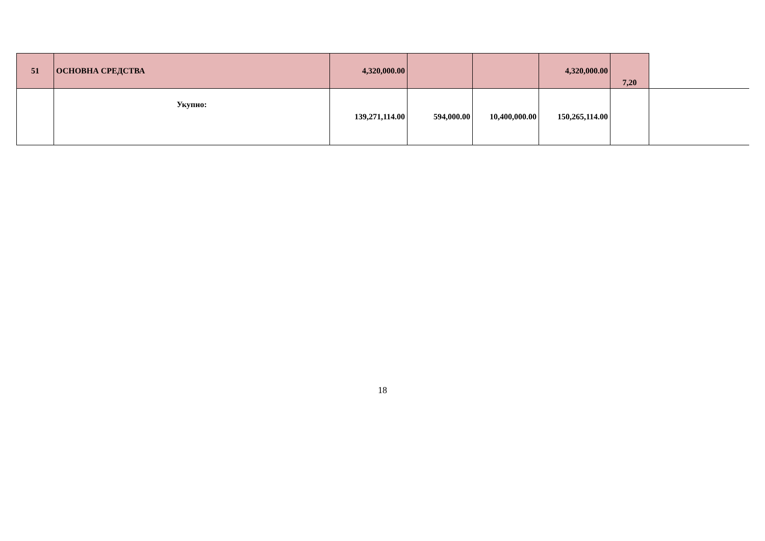| 51 | ОСНОВНА СРЕДСТВА | 4,320,000.00 | | | 4,320,000.00 | 7,20 | |
| | Укупно: | 139,271,114.00 | 594,000.00 | 10,400,000.00 | 150,265,114.00 | | |
18